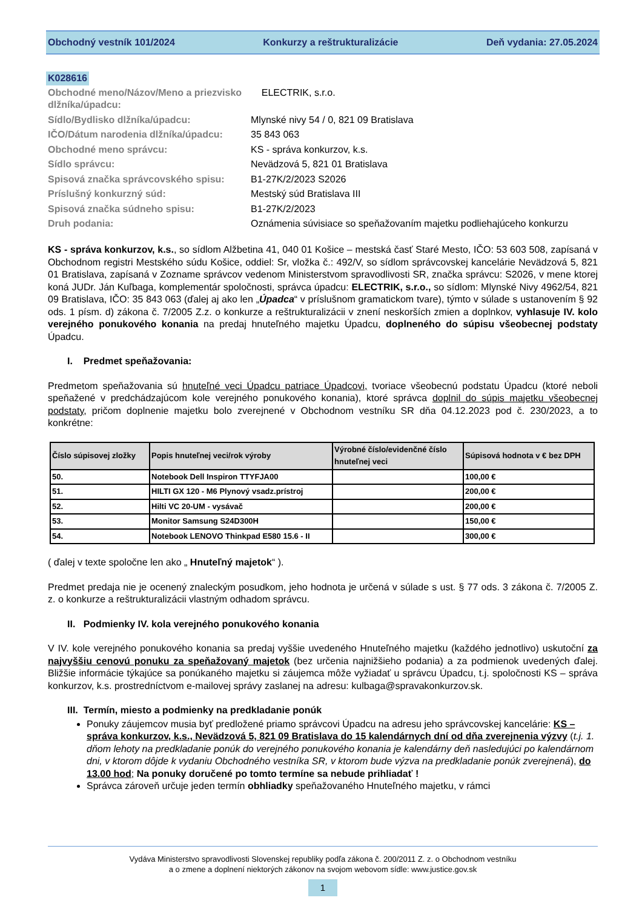Obchodný vestník 101/2024 Konkurzy a reštrukturalizácie Deň vydania: 27.05.2024
K028616
| Obchodné meno/Názov/Meno a priezvisko dlžníka/úpadcu: | ELECTRIK, s.r.o. |
| Sídlo/Bydlisko dlžníka/úpadcu: | Mlynské nivy 54 / 0, 821 09 Bratislava |
| IČO/Dátum narodenia dlžníka/úpadcu: | 35 843 063 |
| Obchodné meno správcu: | KS - správa konkurzov, k.s. |
| Sídlo správcu: | Nevädzová 5, 821 01 Bratislava |
| Spisová značka správcovského spisu: | B1-27K/2/2023 S2026 |
| Príslušný konkurzný súd: | Mestský súd Bratislava III |
| Spisová značka súdneho spisu: | B1-27K/2/2023 |
| Druh podania: | Oznámenia súvisiace so speňažovaním majetku podliehajúceho konkurzu |
KS - správa konkurzov, k.s., so sídlom Alžbetina 41, 040 01 Košice – mestská časť Staré Mesto, IČO: 53 603 508, zapísaná v Obchodnom registri Mestského súdu Košice, oddiel: Sr, vložka č.: 492/V, so sídlom správcovskej kancelárie Nevädzová 5, 821 01 Bratislava, zapísaná v Zozname správcov vedenom Ministerstvom spravodlivosti SR, značka správcu: S2026, v mene ktorej koná JUDr. Ján Kuľbaga, komplementár spoločnosti, správca úpadcu: ELECTRIK, s.r.o., so sídlom: Mlynské Nivy 4962/54, 821 09 Bratislava, IČO: 35 843 063 (ďalej aj ako len „Úpadca“ v príslušnom gramatickom tvare), týmto v súlade s ustanovením § 92 ods. 1 písm. d) zákona č. 7/2005 Z.z. o konkurze a reštrukturalizácii v znení neskorších zmien a doplnkov, vyhlasuje IV. kolo verejného ponukového konania na predaj hnuteľného majetku Úpadcu, doplneného do súpisu všeobecnej podstaty Úpadcu.
I. Predmet speňažovania:
Predmetom speňažovania sú hnuteľné veci Úpadcu patriace Úpadcovi, tvoriace všeobecnú podstatu Úpadcu (ktoré neboli speňažené v predchádzajúcom kole verejného ponukového konania), ktoré správca doplnil do súpis majetku všeobecnej podstaty, pričom doplnenie majetku bolo zverejnené v Obchodnom vestníku SR dňa 04.12.2023 pod č. 230/2023, a to konkrétne:
| Číslo súpisovej zložky | Popis hnuteľnej veci/rok výroby | Výrobné číslo/evidenčné číslo hnuteľnej veci | Súpisová hodnota v € bez DPH |
| --- | --- | --- | --- |
| 50. | Notebook Dell Inspiron TTYFJA00 | | 100,00 € |
| 51. | HILTI GX 120 - M6 Plynový vsadz.prístroj | | 200,00 € |
| 52. | Hilti VC 20-UM - vysávač | | 200,00 € |
| 53. | Monitor Samsung S24D300H | | 150,00 € |
| 54. | Notebook LENOVO Thinkpad E580 15.6 - II | | 300,00 € |
( ďalej v texte spoločne len ako „ Hnuteľný majetok“ ).
Predmet predaja nie je ocenený znaleckým posudkom, jeho hodnota je určená v súlade s ust. § 77 ods. 3 zákona č. 7/2005 Z. z. o konkurze a reštrukturalizácii vlastným odhadom správcu.
II. Podmienky IV. kola verejného ponukového konania
V IV. kole verejného ponukového konania sa predaj vyššie uvedeného Hnuteľného majetku (každého jednotlivo) uskutoční za najvyššiu cenovú ponuku za speňažovaný majetok (bez určenia najnižšieho podania) a za podmienok uvedených ďalej. Bližšie informácie týkajúce sa ponúkaného majetku si záujemca môže vyžiadať u správcu Úpadcu, t.j. spoločnosti KS – správa konkurzov, k.s. prostredníctvom e-mailovej správy zaslanej na adresu: kulbaga@spravakonkurzov.sk.
III. Termín, miesto a podmienky na predkladanie ponúk
Ponuky záujemcov musia byť predložené priamo správcovi Úpadcu na adresu jeho správcovskej kancelárie: KS – správa konkurzov, k.s., Nevädzová 5, 821 09 Bratislava do 15 kalendárnych dní od dňa zverejnenia výzvy (t.j. 1. dňom lehoty na predkladanie ponúk do verejného ponukového konania je kalendárny deň nasledujúci po kalendárnom dni, v ktorom dôjde k vydaniu Obchodného vestníka SR, v ktorom bude výzva na predkladanie ponúk zverejnená), do 13.00 hod; Na ponuky doručené po tomto termíne sa nebude prihliadať !
Správca zároveň určuje jeden termín obhliadky speňažovaného Hnuteľného majetku, v rámci
Vydáva Ministerstvo spravodlivosti Slovenskej republiky podľa zákona č. 200/2011 Z. z. o Obchodnom vestníku
a o zmene a doplnení niektorých zákonov na svojom webovom sídle: www.justice.gov.sk
1